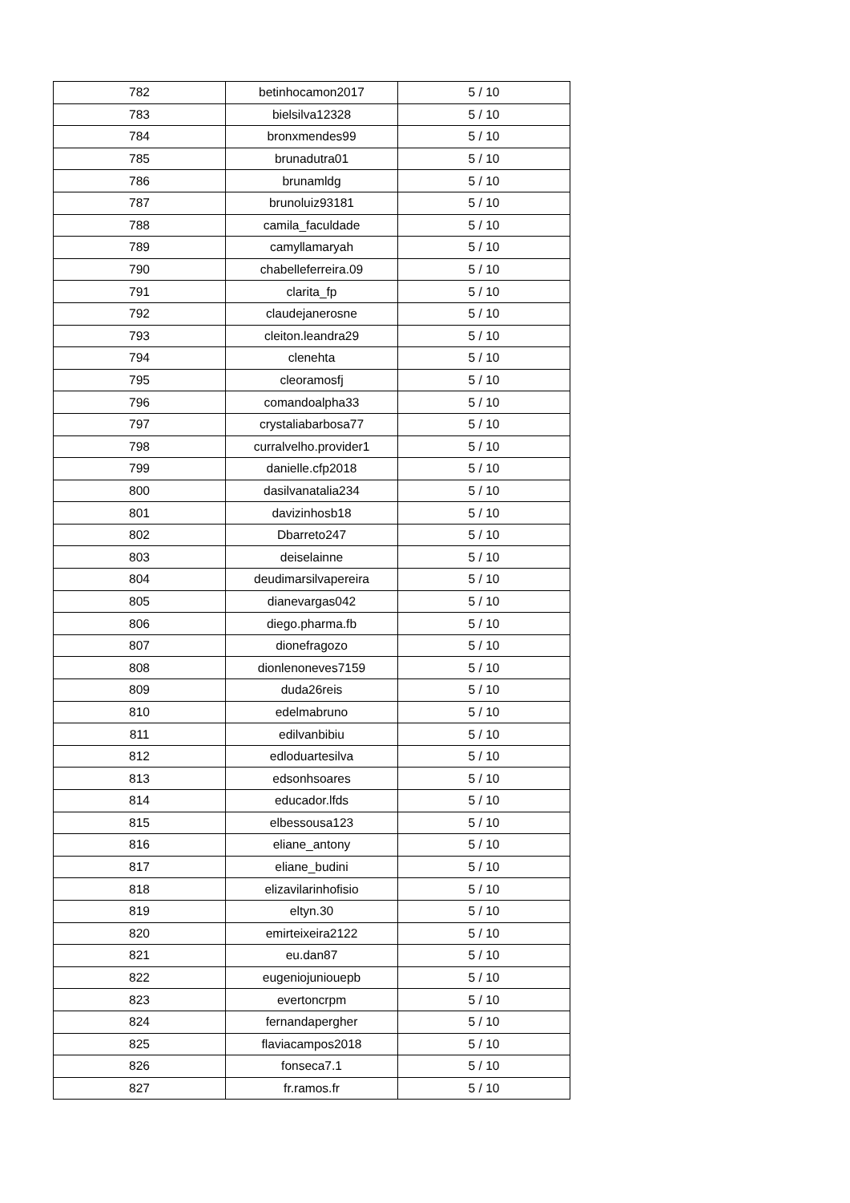| 782 | betinhocamon2017 | 5 / 10 |
| 783 | bielsilva12328 | 5 / 10 |
| 784 | bronxmendes99 | 5 / 10 |
| 785 | brunadutra01 | 5 / 10 |
| 786 | brunamldg | 5 / 10 |
| 787 | brunoluiz93181 | 5 / 10 |
| 788 | camila_faculdade | 5 / 10 |
| 789 | camyllamaryah | 5 / 10 |
| 790 | chabelleferreira.09 | 5 / 10 |
| 791 | clarita_fp | 5 / 10 |
| 792 | claudejanerosne | 5 / 10 |
| 793 | cleiton.leandra29 | 5 / 10 |
| 794 | clenehta | 5 / 10 |
| 795 | cleoramosfj | 5 / 10 |
| 796 | comandoalpha33 | 5 / 10 |
| 797 | crystaliabarbosa77 | 5 / 10 |
| 798 | curralvelho.provider1 | 5 / 10 |
| 799 | danielle.cfp2018 | 5 / 10 |
| 800 | dasilvanatalia234 | 5 / 10 |
| 801 | davizinhosb18 | 5 / 10 |
| 802 | Dbarreto247 | 5 / 10 |
| 803 | deiselainne | 5 / 10 |
| 804 | deudimarsilvapereira | 5 / 10 |
| 805 | dianevargas042 | 5 / 10 |
| 806 | diego.pharma.fb | 5 / 10 |
| 807 | dionefragozo | 5 / 10 |
| 808 | dionlenoneves7159 | 5 / 10 |
| 809 | duda26reis | 5 / 10 |
| 810 | edelmabruno | 5 / 10 |
| 811 | edilvanbibiu | 5 / 10 |
| 812 | edloduartesilva | 5 / 10 |
| 813 | edsonhsoares | 5 / 10 |
| 814 | educador.lfds | 5 / 10 |
| 815 | elbessousa123 | 5 / 10 |
| 816 | eliane_antony | 5 / 10 |
| 817 | eliane_budini | 5 / 10 |
| 818 | elizavilarinhofisio | 5 / 10 |
| 819 | eltyn.30 | 5 / 10 |
| 820 | emirteixeira2122 | 5 / 10 |
| 821 | eu.dan87 | 5 / 10 |
| 822 | eugeniojuniouepb | 5 / 10 |
| 823 | evertoncrpm | 5 / 10 |
| 824 | fernandapergher | 5 / 10 |
| 825 | flaviacampos2018 | 5 / 10 |
| 826 | fonseca7.1 | 5 / 10 |
| 827 | fr.ramos.fr | 5 / 10 |